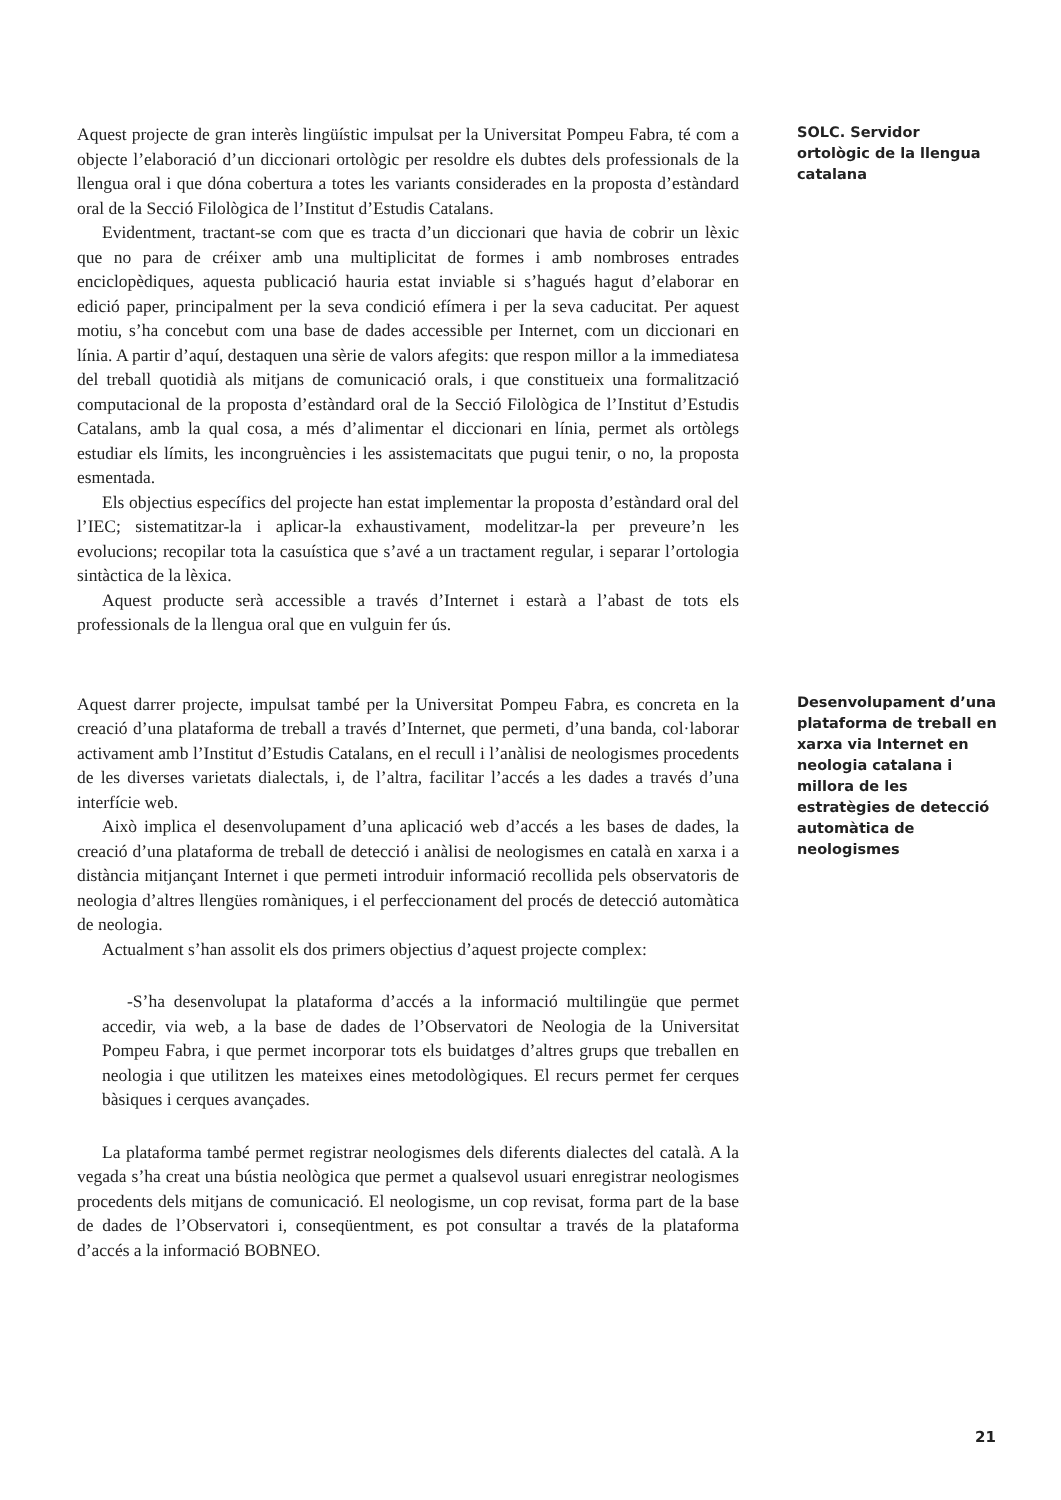Aquest projecte de gran interès lingüístic impulsat per la Universitat Pompeu Fabra, té com a objecte l’elaboració d’un diccionari ortològic per resoldre els dubtes dels professionals de la llengua oral i que dóna cobertura a totes les variants considerades en la proposta d’estàndard oral de la Secció Filològica de l’Institut d’Estudis Catalans.
Evidentment, tractant-se com que es tracta d’un diccionari que havia de cobrir un lèxic que no para de créixer amb una multiplicitat de formes i amb nombroses entrades enciclopèdiques, aquesta publicació hauria estat inviable si s’hagués hagut d’elaborar en edició paper, principalment per la seva condició efímera i per la seva caducitat. Per aquest motiu, s’ha concebut com una base de dades accessible per Internet, com un diccionari en línia. A partir d’aquí, destaquen una sèrie de valors afegits: que respon millor a la immediatesa del treball quotidià als mitjans de comunicació orals, i que constitueix una formalització computacional de la proposta d’estàndard oral de la Secció Filològica de l’Institut d’Estudis Catalans, amb la qual cosa, a més d’alimentar el diccionari en línia, permet als ortòlegs estudiar els límits, les incongruències i les assistemacitats que pugui tenir, o no, la proposta esmentada.
Els objectius específics del projecte han estat implementar la proposta d’estàndard oral del l’IEC; sistematitzar-la i aplicar-la exhaustivament, modelitzar-la per preveure’n les evolucions; recopilar tota la casuística que s’avé a un tractament regular, i separar l’ortologia sintàctica de la lèxica.
Aquest producte serà accessible a través d’Internet i estarà a l’abast de tots els professionals de la llengua oral que en vulguin fer ús.
SOLC. Servidor ortològic de la llengua catalana
Aquest darrer projecte, impulsat també per la Universitat Pompeu Fabra, es concreta en la creació d’una plataforma de treball a través d’Internet, que permeti, d’una banda, col·laborar activament amb l’Institut d’Estudis Catalans, en el recull i l’anàlisi de neologismes procedents de les diverses varietats dialectals, i, de l’altra, facilitar l’accés a les dades a través d’una interfície web.
Això implica el desenvolupament d’una aplicació web d’accés a les bases de dades, la creació d’una plataforma de treball de detecció i anàlisi de neologismes en català en xarxa i a distància mitjançant Internet i que permeti introduir informació recollida pels observatoris de neologia d’altres llengües romàniques, i el perfeccionament del procés de detecció automàtica de neologia.
Actualment s’han assolit els dos primers objectius d’aquest projecte complex:
-S’ha desenvolupat la plataforma d’accés a la informació multilingüe que permet accedir, via web, a la base de dades de l’Observatori de Neologia de la Universitat Pompeu Fabra, i que permet incorporar tots els buidatges d’altres grups que treballen en neologia i que utilitzen les mateixes eines metodològiques. El recurs permet fer cerques bàsiques i cerques avançades.
La plataforma també permet registrar neologismes dels diferents dialectes del català. A la vegada s’ha creat una bústia neològica que permet a qualsevol usuari enregistrar neologismes procedents dels mitjans de comunicació. El neologisme, un cop revisat, forma part de la base de dades de l’Observatori i, conseqüentment, es pot consultar a través de la plataforma d’accés a la informació BOBNEO.
Desenvolupament d’una plataforma de treball en xarxa via Internet en neologia catalana i millora de les estratègies de detecció automàtica de neologismes
21